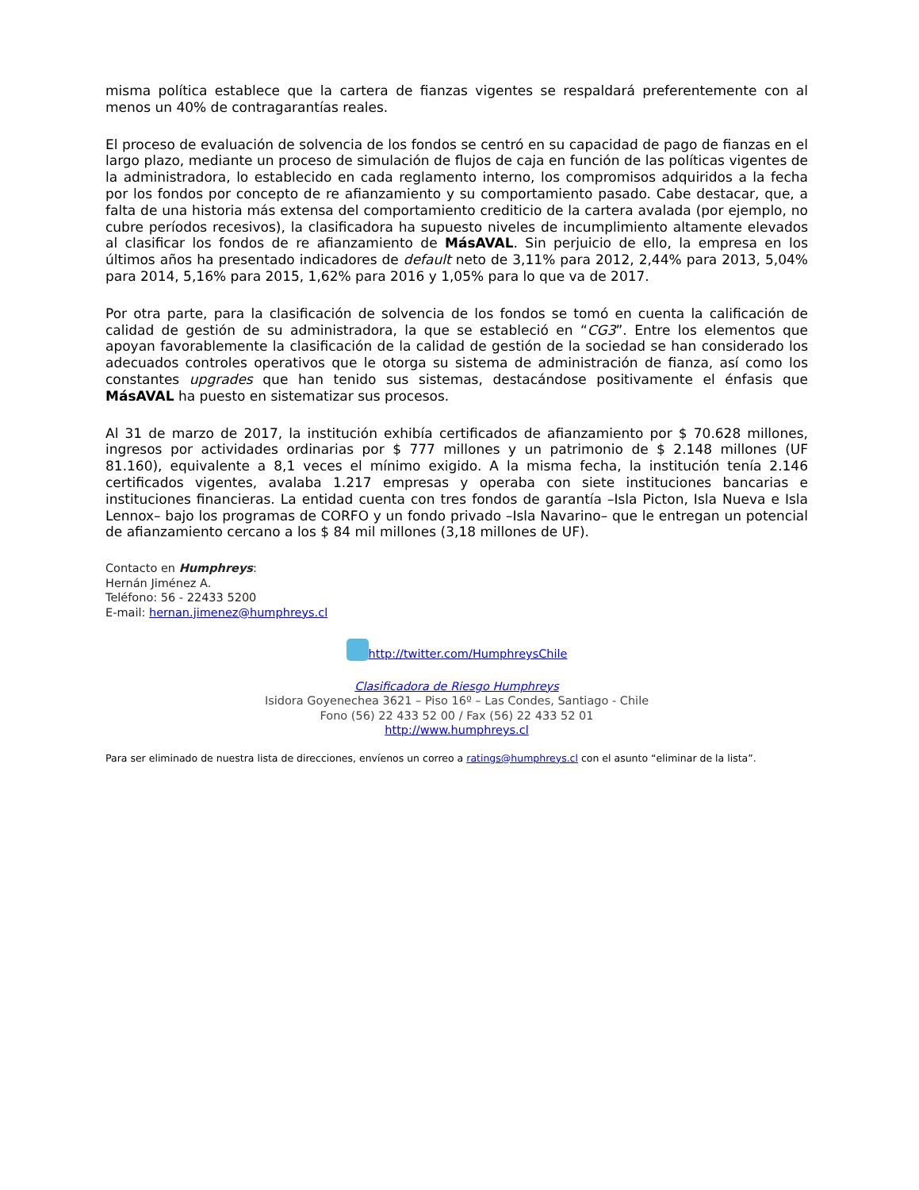misma política establece que la cartera de fianzas vigentes se respaldará preferentemente con al menos un 40% de contragarantías reales.
El proceso de evaluación de solvencia de los fondos se centró en su capacidad de pago de fianzas en el largo plazo, mediante un proceso de simulación de flujos de caja en función de las políticas vigentes de la administradora, lo establecido en cada reglamento interno, los compromisos adquiridos a la fecha por los fondos por concepto de re afianzamiento y su comportamiento pasado. Cabe destacar, que, a falta de una historia más extensa del comportamiento crediticio de la cartera avalada (por ejemplo, no cubre períodos recesivos), la clasificadora ha supuesto niveles de incumplimiento altamente elevados al clasificar los fondos de re afianzamiento de MásAVAL. Sin perjuicio de ello, la empresa en los últimos años ha presentado indicadores de default neto de 3,11% para 2012, 2,44% para 2013, 5,04% para 2014, 5,16% para 2015, 1,62% para 2016 y 1,05% para lo que va de 2017.
Por otra parte, para la clasificación de solvencia de los fondos se tomó en cuenta la calificación de calidad de gestión de su administradora, la que se estableció en “CG3”. Entre los elementos que apoyan favorablemente la clasificación de la calidad de gestión de la sociedad se han considerado los adecuados controles operativos que le otorga su sistema de administración de fianza, así como los constantes upgrades que han tenido sus sistemas, destacándose positivamente el énfasis que MásAVAL ha puesto en sistematizar sus procesos.
Al 31 de marzo de 2017, la institución exhibía certificados de afianzamiento por $ 70.628 millones, ingresos por actividades ordinarias por $ 777 millones y un patrimonio de $ 2.148 millones (UF 81.160), equivalente a 8,1 veces el mínimo exigido. A la misma fecha, la institución tenía 2.146 certificados vigentes, avalaba 1.217 empresas y operaba con siete instituciones bancarias e instituciones financieras. La entidad cuenta con tres fondos de garantía –Isla Picton, Isla Nueva e Isla Lennox– bajo los programas de CORFO y un fondo privado –Isla Navarino– que le entregan un potencial de afianzamiento cercano a los $ 84 mil millones (3,18 millones de UF).
Contacto en Humphreys:
Hernán Jiménez A.
Teléfono: 56 - 22433 5200
E-mail: hernan.jimenez@humphreys.cl
http://twitter.com/HumphreysChile
Clasificadora de Riesgo Humphreys
Isidora Goyenechea 3621 – Piso 16º – Las Condes, Santiago - Chile
Fono (56) 22 433 52 00 / Fax (56) 22 433 52 01
http://www.humphreys.cl
Para ser eliminado de nuestra lista de direcciones, envíenos un correo a ratings@humphreys.cl con el asunto “eliminar de la lista”.